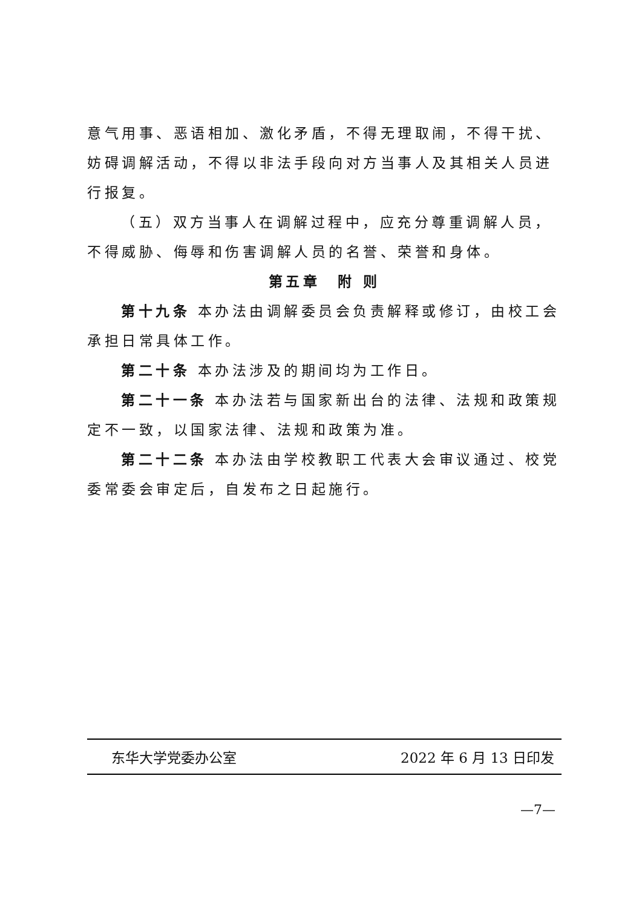意气用事、恶语相加、激化矛盾，不得无理取闹，不得干扰、妨碍调解活动，不得以非法手段向对方当事人及其相关人员进行报复。
（五）双方当事人在调解过程中，应充分尊重调解人员，不得威胁、侮辱和伤害调解人员的名誉、荣誉和身体。
第五章　附 则
第十九条 本办法由调解委员会负责解释或修订，由校工会承担日常具体工作。
第二十条 本办法涉及的期间均为工作日。
第二十一条 本办法若与国家新出台的法律、法规和政策规定不一致，以国家法律、法规和政策为准。
第二十二条 本办法由学校教职工代表大会审议通过、校党委常委会审定后，自发布之日起施行。
东华大学党委办公室 2022 年 6 月 13 日印发
—7—